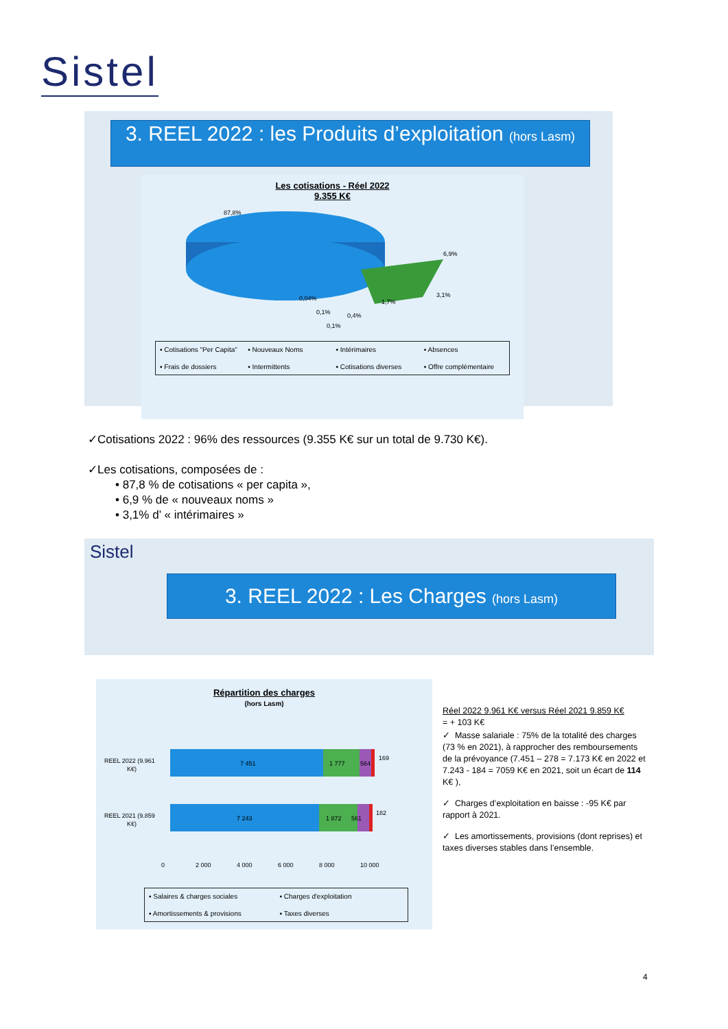Sistel
3. REEL 2022 : les Produits d’exploitation (hors Lasm)
Les cotisations - Réel 2022
9.355 K€
87,8%
6,9%
3,1%
1,7%
0,4%
0,04%
0,1%
0,1%
▪ Cotisations "Per Capita" ▪ Nouveaux Noms ▪ Intérimaires ▪ Absences ▪ Frais de dossiers ▪ Intermittents ▪ Cotisations diverses ▪ Offre complémentaire
✓Cotisations 2022 : 96% des ressources (9.355 K€ sur un total de 9.730 K€).
✓Les cotisations, composées de :
• 87,8 % de cotisations « per capita »,
• 6,9 % de « nouveaux noms »
• 3,1% d’ « intérimaires »
Sistel
3. REEL 2022 : Les Charges (hors Lasm)
Répartition des charges
(hors Lasm)
REEL 2022 (9.961
K€)
7 451
1 777
564
169
REEL 2021 (9.859
K€)
7 243
1 872
561
182
0
2 000
4 000
6 000
8 000
10 000
▪ Salaires & charges sociales ▪ Charges d'exploitation ▪ Amortissements & provisions ▪ Taxes diverses
Réel 2022 9.961 K€ versus Réel 2021 9.859 K€
= + 103 K€
✓ Masse salariale : 75% de la totalité des charges (73 % en 2021), à rapprocher des remboursements de la prévoyance (7.451 – 278 = 7.173 K€ en 2022 et 7.243 - 184 = 7059 K€ en 2021, soit un écart de 114 K€ ),
✓ Charges d’exploitation en baisse : -95 K€ par rapport à 2021.
✓ Les amortissements, provisions (dont reprises) et taxes diverses stables dans l’ensemble.
4